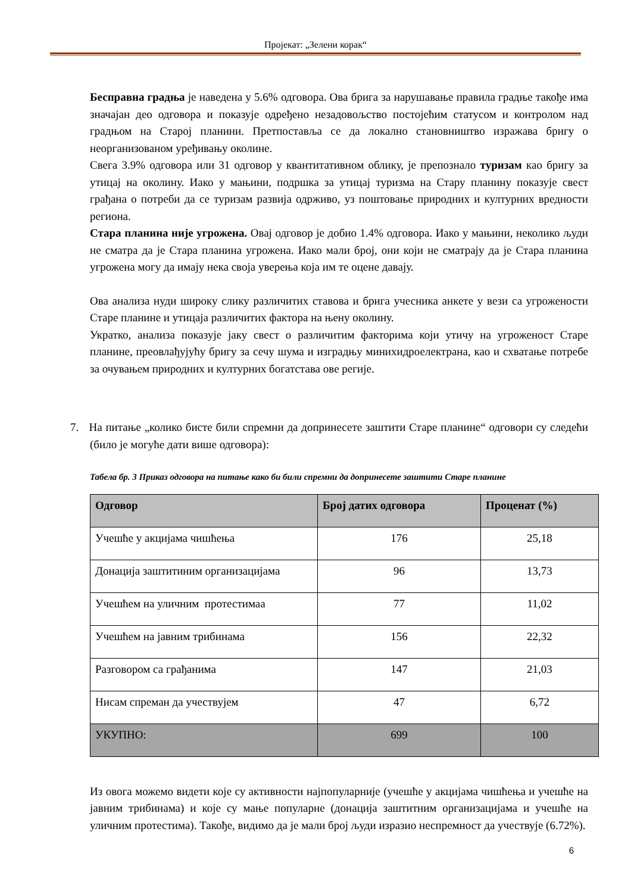Пројекат: „Зелени корак“
Бесправна градња је наведена у 5.6% одговора. Ова брига за нарушавање правила градње такође има значајан део одговора и показује одређено незадовољство постојећим статусом и контролом над градњом на Старој планини. Претпоставља се да локално становништво изражава бригу о неорганизованом уређивању околине.
Свега 3.9% одговора или 31 одговор у квантитативном облику, је препознало туризам као бригу за утицај на околину. Иако у мањини, подршка за утицај туризма на Стару планину показује свест грађана о потреби да се туризам развија одрживо, уз поштовање природних и културних вредности региона.
Стара планина није угрожена. Овај одговор је добио 1.4% одговора. Иако у мањини, неколико људи не сматра да је Стара планина угрожена. Иако мали број, они који не сматрају да је Стара планина угрожена могу да имају нека своја уверења која им те оцене давају.
Ова анализа нуди широку слику различитих ставова и брига учесника анкете у вези са угрожености Старе планине и утицаја различитих фактора на њену околину.
Укратко, анализа показује јаку свест о различитим факторима који утичу на угроженост Старе планине, преовлађујућу бригу за сечу шума и изградњу минихидроелектрана, као и схватање потребе за очувањем природних и културних богатстава ове регије.
7. На питање „колико бисте били спремни да допринесете заштити Старе планине“ одговори су следећи (било је могуће дати више одговора):
Табела бр. 3 Приказ одговора на питање како би били спремни да допринесете заштити Старе планине
| Одговор | Број датих одговора | Проценат (%) |
| --- | --- | --- |
| Учешће у акцијама чишћења | 176 | 25,18 |
| Донација заштитиним организацијама | 96 | 13,73 |
| Учешћем на уличним протестимаа | 77 | 11,02 |
| Учешћем на јавним трибинама | 156 | 22,32 |
| Разговором са грађанима | 147 | 21,03 |
| Нисам спреман да учествујем | 47 | 6,72 |
| УКУПНО: | 699 | 100 |
Из овога можемо видети које су активности најпопуларније (учешће у акцијама чишћења и учешће на јавним трибинама) и које су мање популарне (донација заштитним организацијама и учешће на уличним протестима). Такође, видимо да је мали број људи изразио неспремност да учествује (6.72%).
6